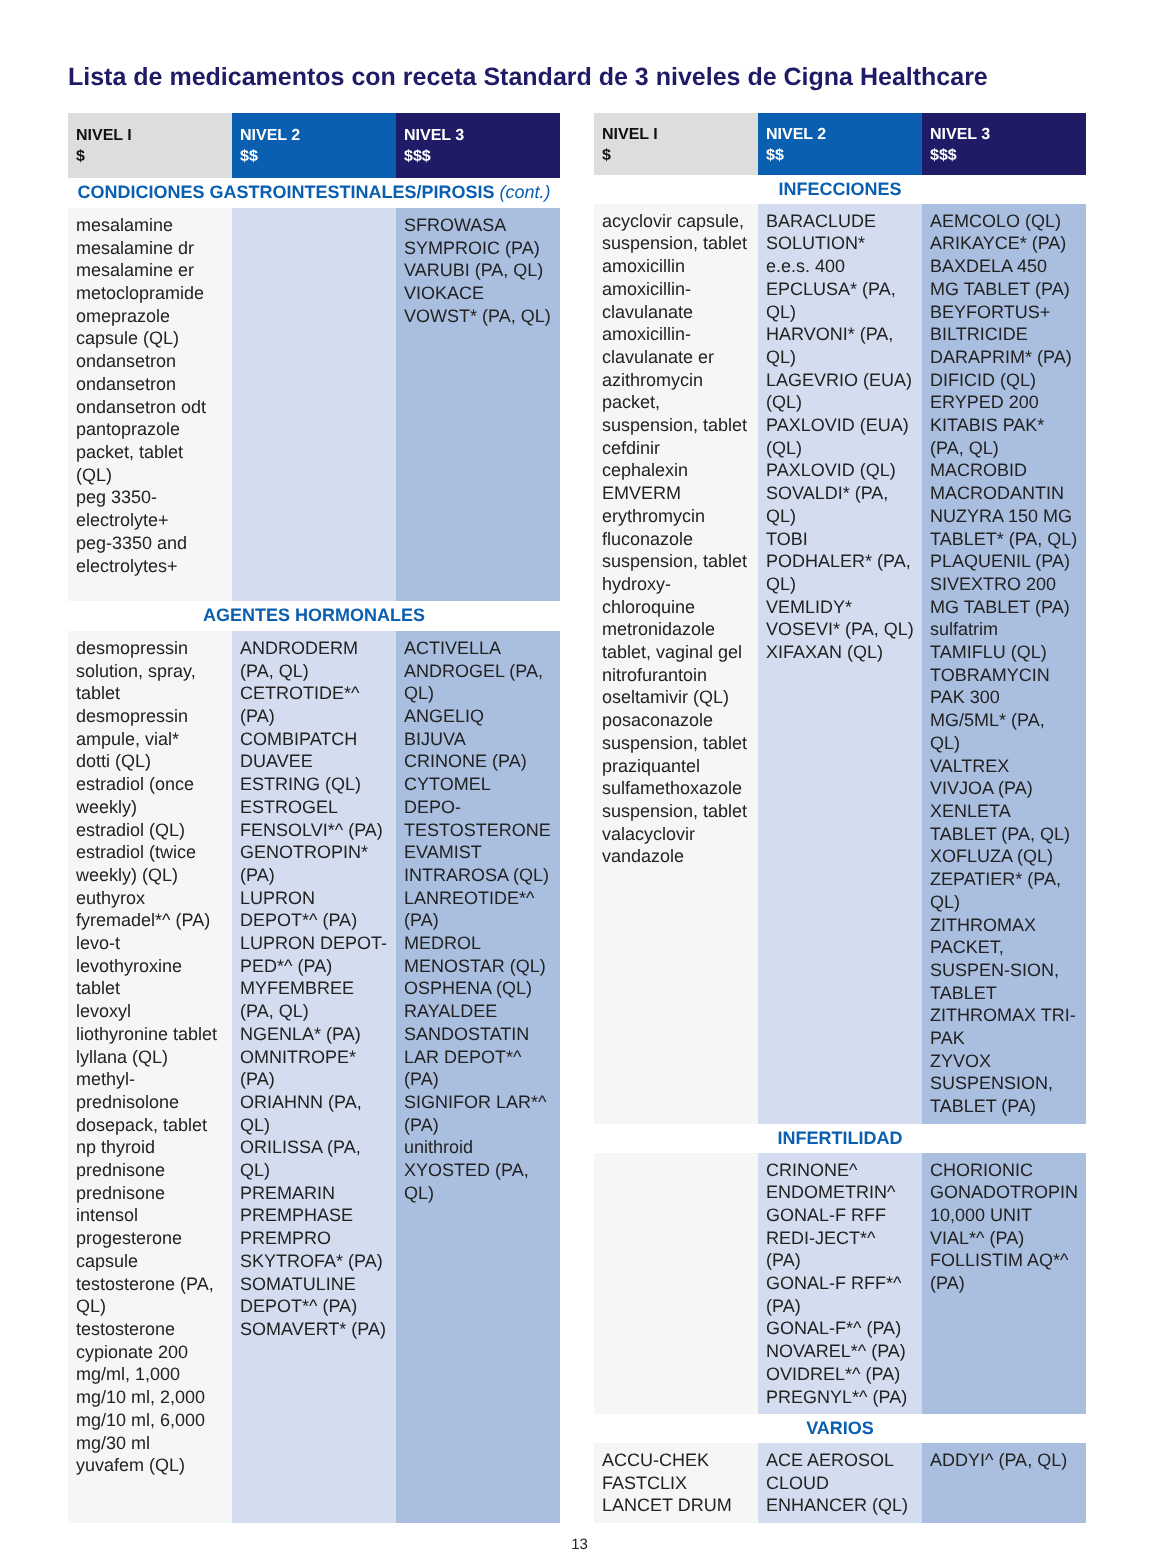Lista de medicamentos con receta Standard de 3 niveles de Cigna Healthcare
| NIVEL I $ | NIVEL 2 $$ | NIVEL 3 $$$ |
| --- | --- | --- |
| CONDICIONES GASTROINTESTINALES/PIROSIS (cont.) | | |
| mesalamine mesalamine dr mesalamine er metoclopramide omeprazole capsule (QL) ondansetron ondansetron ondansetron odt pantoprazole packet, tablet (QL) peg 3350-electrolyte+ peg-3350 and electrolytes+ | | SFROWASA SYMPROIC (PA) VARUBI (PA, QL) VIOKACE VOWST* (PA, QL) |
| AGENTES HORMONALES | | |
| desmopressin solution, spray, tablet desmopressin ampule, vial* dotti (QL) estradiol (once weekly) estradiol (QL) estradiol (twice weekly) (QL) euthyrox fyremadel*^ (PA) levo-t levothyroxine tablet levoxyl liothyronine tablet lyllana (QL) methyl-prednisolone dosepack, tablet np thyroid prednisone prednisone intensol progesterone capsule testosterone (PA, QL) testosterone cypionate 200 mg/ml, 1,000 mg/10 ml, 2,000 mg/10 ml, 6,000 mg/30 ml yuvafem (QL) | ANDRODERM (PA, QL) CETROTIDE*^ (PA) COMBIPATCH DUAVEE ESTRING (QL) ESTROGEL FENSOLVI*^ (PA) GENOTROPIN* (PA) LUPRON DEPOT*^ (PA) LUPRON DEPOT-PED*^ (PA) MYFEMBREE (PA, QL) NGENLA* (PA) OMNITROPE* (PA) ORIAHNN (PA, QL) ORILISSA (PA, QL) PREMARIN PREMPHASE PREMPRO SKYTROFA* (PA) SOMATULINE DEPOT*^ (PA) SOMAVERT* (PA) | ACTIVELLA ANDROGEL (PA, QL) ANGELIQ BIJUVA CRINONE (PA) CYTOMEL DEPO-TESTOSTERONE EVAMIST INTRAROSA (QL) LANREOTIDE*^ (PA) MEDROL MENOSTAR (QL) OSPHENA (QL) RAYALDEE SANDOSTATIN LAR DEPOT*^ (PA) SIGNIFOR LAR*^ (PA) unithroid XYOSTED (PA, QL) |
| NIVEL I $ | NIVEL 2 $$ | NIVEL 3 $$$ |
| --- | --- | --- |
| INFECCIONES | | |
| acyclovir capsule, suspension, tablet amoxicillin amoxicillin-clavulanate amoxicillin-clavulanate er azithromycin packet, suspension, tablet cefdinir cephalexin EMVERM erythromycin fluconazole suspension, tablet hydroxy-chloroquine metronidazole tablet, vaginal gel nitrofurantoin oseltamivir (QL) posaconazole suspension, tablet praziquantel sulfamethoxazole suspension, tablet valacyclovir vandazole | BARACLUDE SOLUTION* e.e.s. 400 EPCLUSA* (PA, QL) HARVONI* (PA, QL) LAGEVRIO (EUA) (QL) PAXLOVID (EUA) (QL) PAXLOVID (QL) SOVALDI* (PA, QL) TOBI PODHALER* (PA, QL) VEMLIDY* VOSEVI* (PA, QL) XIFAXAN (QL) | AEMCOLO (QL) ARIKAYCE* (PA) BAXDELA 450 MG TABLET (PA) BEYFORTUS+ BILTRICIDE DARAPRIM* (PA) DIFICID (QL) ERYPED 200 KITABIS PAK* (PA, QL) MACROBID MACRODANTIN NUZYRA 150 MG TABLET* (PA, QL) PLAQUENIL (PA) SIVEXTRO 200 MG TABLET (PA) sulfatrim TAMIFLU (QL) TOBRAMYCIN PAK 300 MG/5ML* (PA, QL) VALTREX VIVJOA (PA) XENLETA TABLET (PA, QL) XOFLUZA (QL) ZEPATIER* (PA, QL) ZITHROMAX PACKET, SUSPEN-SION, TABLET ZITHROMAX TRI-PAK ZYVOX SUSPENSION, TABLET (PA) |
| INFERTILIDAD | | |
| | CRINONE^ ENDOMETRIN^ GONAL-F RFF REDI-JECT*^ (PA) GONAL-F RFF*^ (PA) GONAL-F*^ (PA) NOVAREL*^ (PA) OVIDREL*^ (PA) PREGNYL*^ (PA) | CHORIONIC GONADOTROPIN 10,000 UNIT VIAL*^ (PA) FOLLISTIM AQ*^ (PA) |
| VARIOS | | |
| ACCU-CHEK FASTCLIX LANCET DRUM | ACE AEROSOL CLOUD ENHANCER (QL) | ADDYI^ (PA, QL) |
13